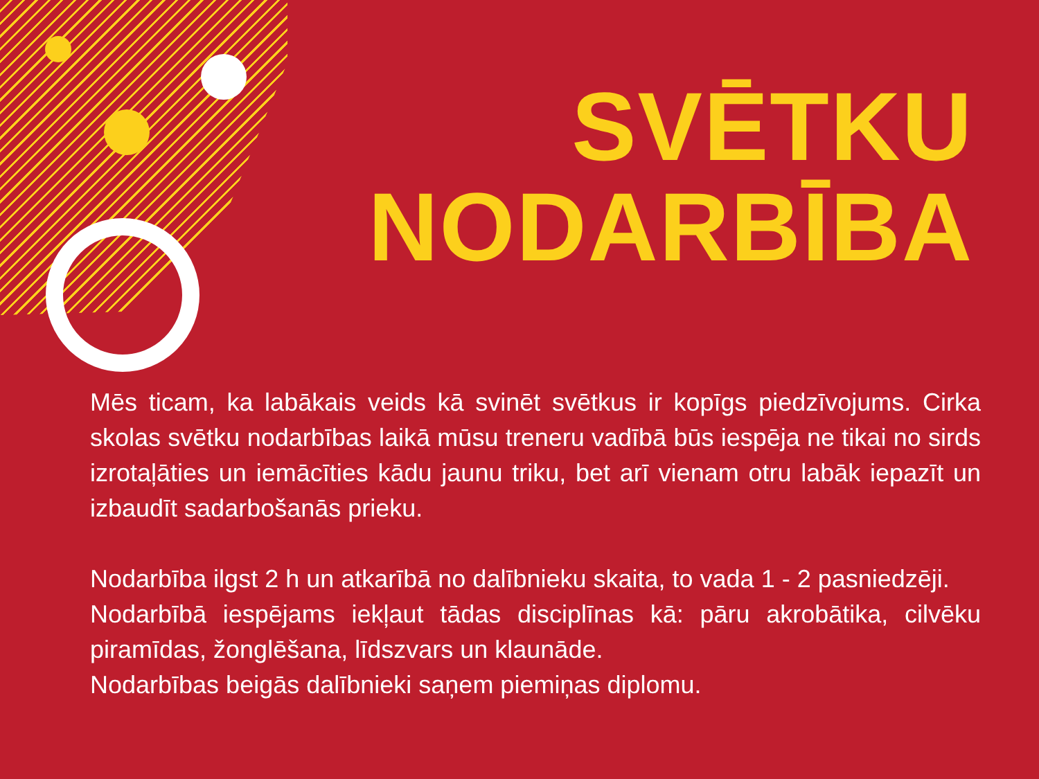SVĒTKU
NODARBĪBA
Mēs ticam, ka labākais veids kā svinēt svētkus ir kopīgs piedzīvojums. Cirka skolas svētku nodarbības laikā mūsu treneru vadībā būs iespēja ne tikai no sirds izrotaļāties un iemācīties kādu jaunu triku, bet arī vienam otru labāk iepazīt un izbaudīt sadarbošanās prieku.
Nodarbība ilgst 2 h un atkarībā no dalībnieku skaita, to vada 1 - 2 pasniedzēji.
Nodarbībā iespējams iekļaut tādas disciplīnas kā: pāru akrobātika, cilvēku piramīdas, žonglēšana, līdszvars un klaunāde.
Nodarbības beigās dalībnieki saņem piemiņas diplomu.